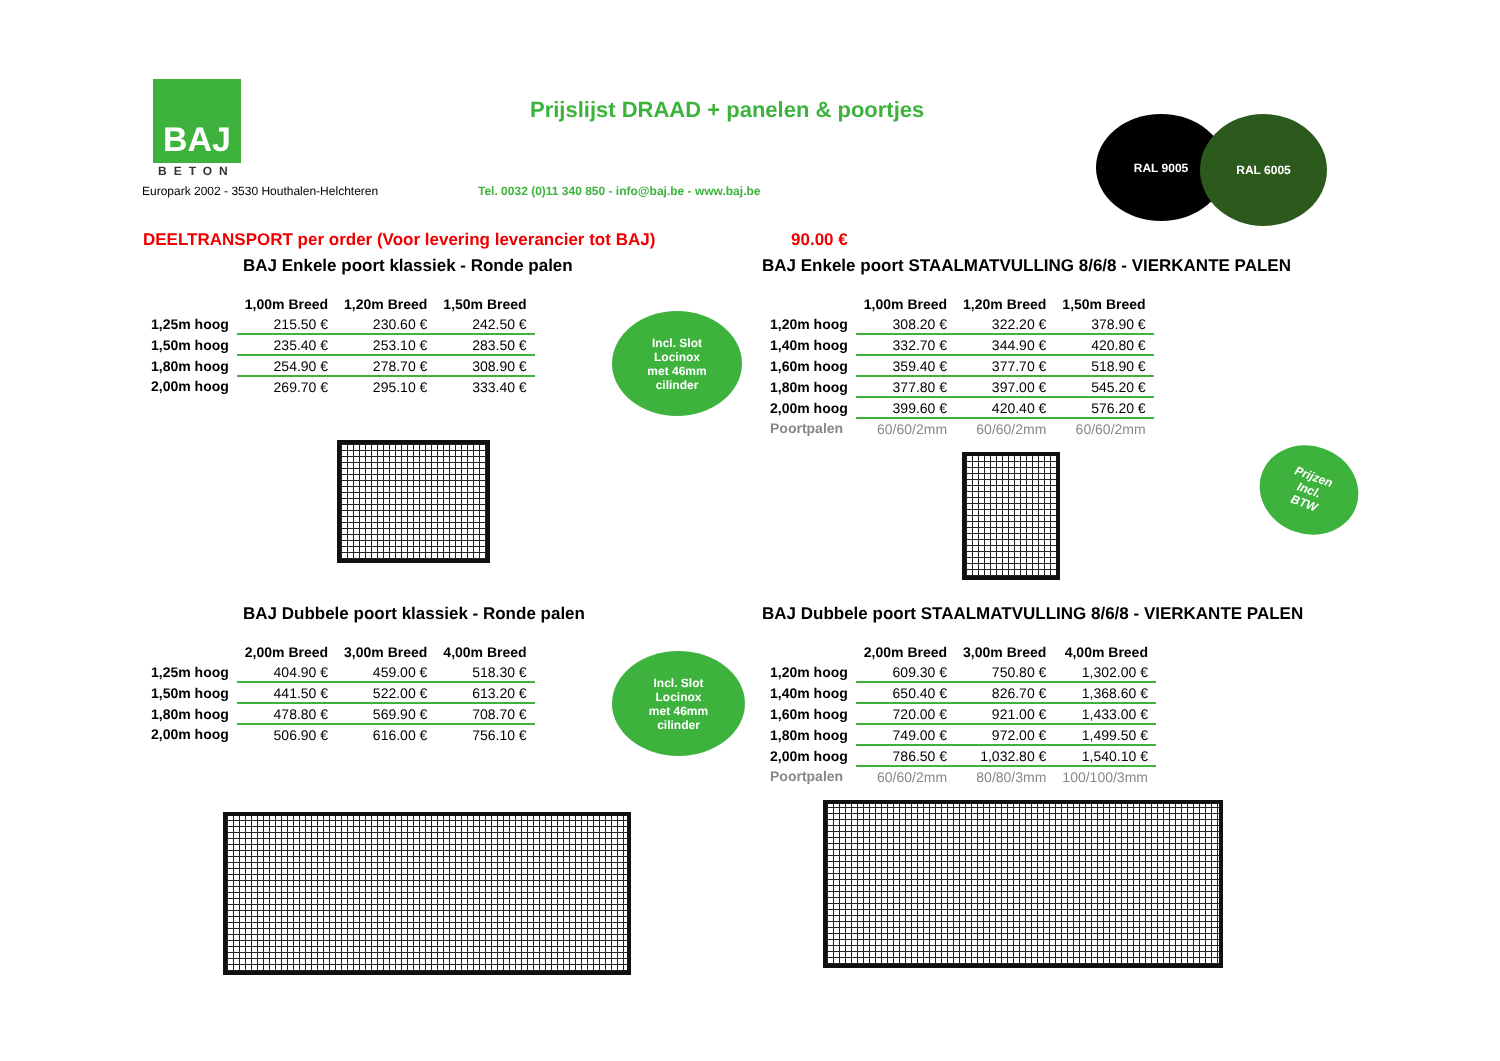BAJ
BETON
Europark 2002 - 3530 Houthalen-Helchteren
Prijslijst DRAAD + panelen & poortjes
Tel. 0032 (0)11 340 850 - info@baj.be - www.baj.be
RAL 9005 RAL 6005
DEELTRANSPORT per order (Voor levering leverancier tot BAJ)
90.00 €
BAJ Enkele poort klassiek - Ronde palen
| | 1,00m Breed | 1,20m Breed | 1,50m Breed |
| --- | --- | --- | --- |
| 1,25m hoog | 215.50 € | 230.60 € | 242.50 € |
| 1,50m hoog | 235.40 € | 253.10 € | 283.50 € |
| 1,80m hoog | 254.90 € | 278.70 € | 308.90 € |
| 2,00m hoog | 269.70 € | 295.10 € | 333.40 € |
Incl. Slot
Locinox
met 46mm
cilinder
BAJ Enkele poort STAALMATVULLING 8/6/8 - VIERKANTE PALEN
| | 1,00m Breed | 1,20m Breed | 1,50m Breed |
| --- | --- | --- | --- |
| 1,20m hoog | 308.20 € | 322.20 € | 378.90 € |
| 1,40m hoog | 332.70 € | 344.90 € | 420.80 € |
| 1,60m hoog | 359.40 € | 377.70 € | 518.90 € |
| 1,80m hoog | 377.80 € | 397.00 € | 545.20 € |
| 2,00m hoog | 399.60 € | 420.40 € | 576.20 € |
| Poortpalen | 60/60/2mm | 60/60/2mm | 60/60/2mm |
Prijzen
Incl.
BTW
BAJ Dubbele poort klassiek - Ronde palen
| | 2,00m Breed | 3,00m Breed | 4,00m Breed |
| --- | --- | --- | --- |
| 1,25m hoog | 404.90 € | 459.00 € | 518.30 € |
| 1,50m hoog | 441.50 € | 522.00 € | 613.20 € |
| 1,80m hoog | 478.80 € | 569.90 € | 708.70 € |
| 2,00m hoog | 506.90 € | 616.00 € | 756.10 € |
Incl. Slot
Locinox
met 46mm
cilinder
BAJ Dubbele poort STAALMATVULLING 8/6/8 - VIERKANTE PALEN
| | 2,00m Breed | 3,00m Breed | 4,00m Breed |
| --- | --- | --- | --- |
| 1,20m hoog | 609.30 € | 750.80 € | 1,302.00 € |
| 1,40m hoog | 650.40 € | 826.70 € | 1,368.60 € |
| 1,60m hoog | 720.00 € | 921.00 € | 1,433.00 € |
| 1,80m hoog | 749.00 € | 972.00 € | 1,499.50 € |
| 2,00m hoog | 786.50 € | 1,032.80 € | 1,540.10 € |
| Poortpalen | 60/60/2mm | 80/80/3mm | 100/100/3mm |